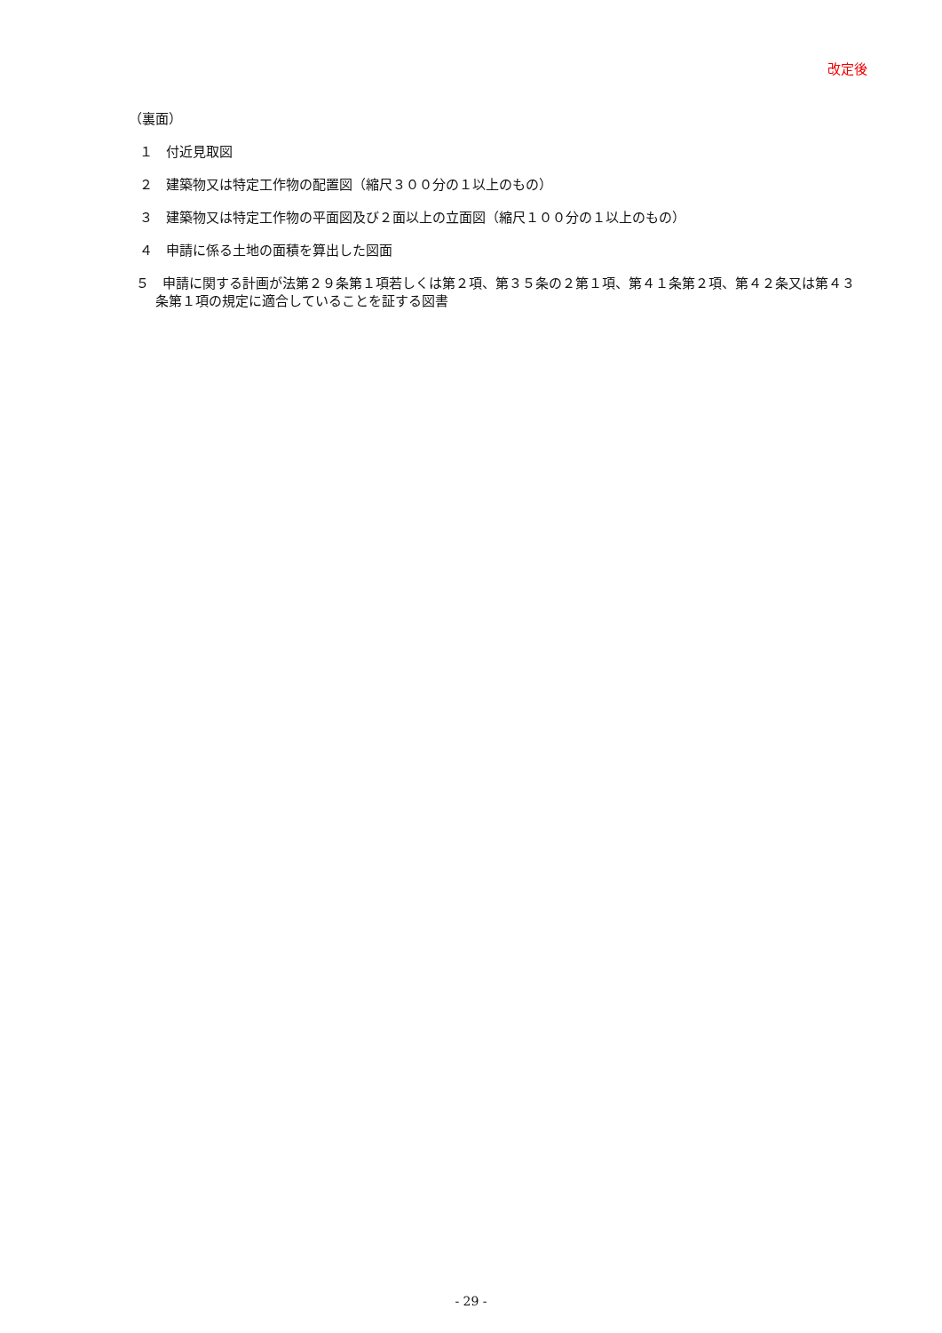改定後
（裏面）
１　付近見取図
２　建築物又は特定工作物の配置図（縮尺３００分の１以上のもの）
３　建築物又は特定工作物の平面図及び２面以上の立面図（縮尺１００分の１以上のもの）
４　申請に係る土地の面積を算出した図面
５　申請に関する計画が法第２９条第１項若しくは第２項、第３５条の２第１項、第４１条第２項、第４２条又は第４３条第１項の規定に適合していることを証する図書
- 29 -